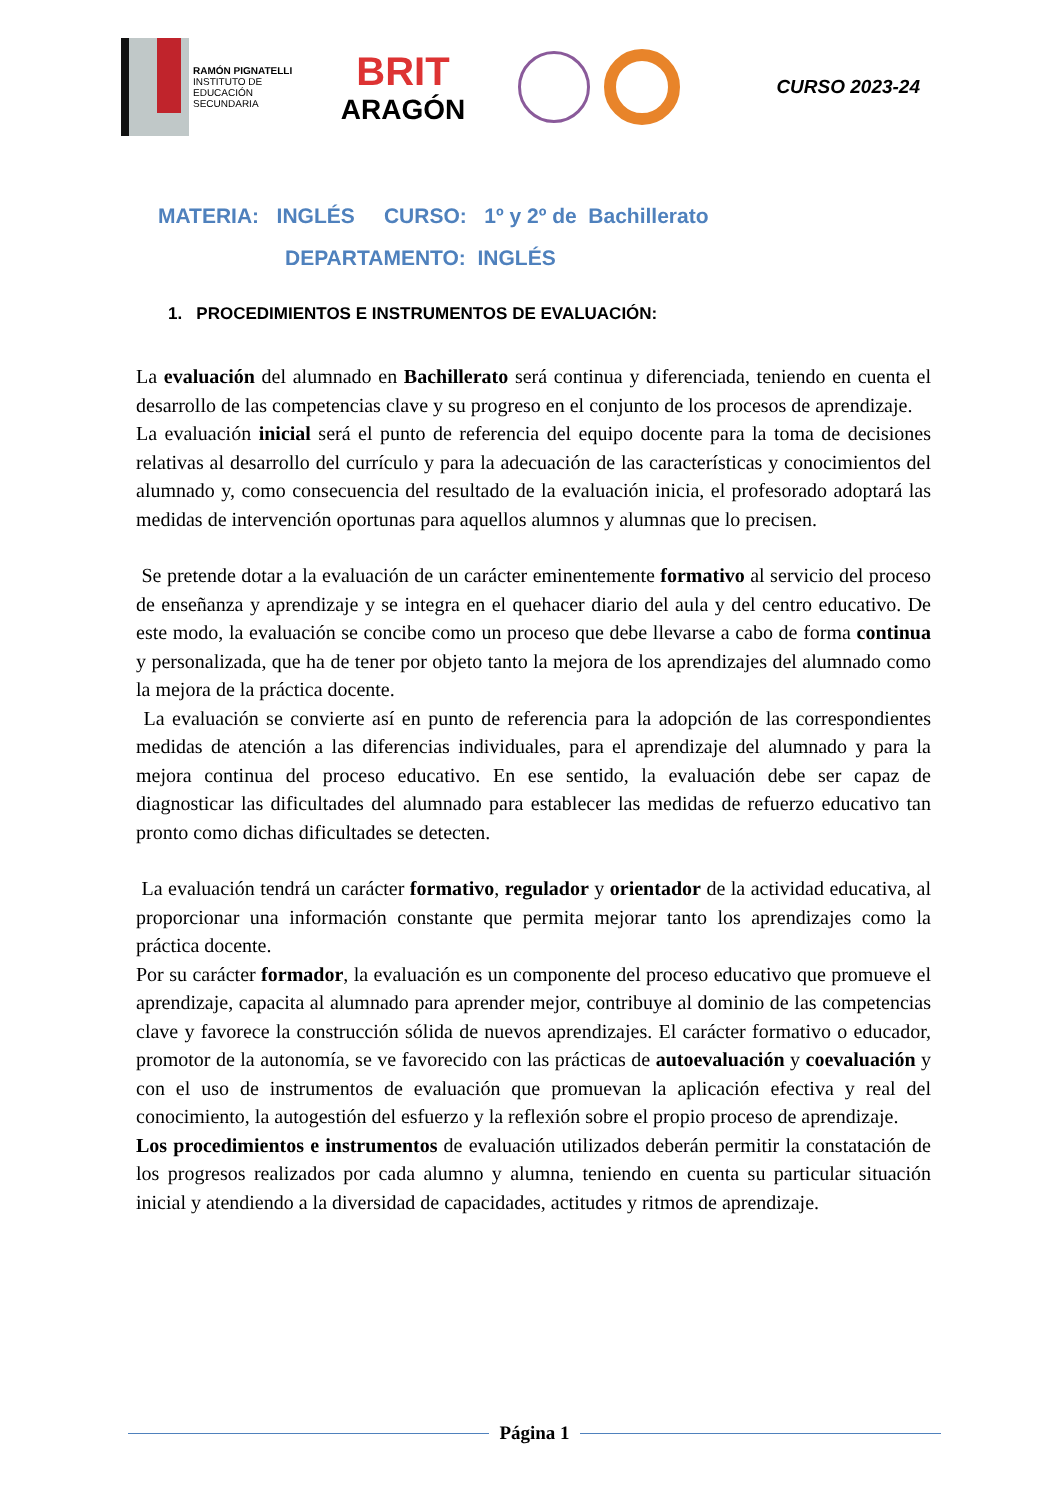RAMÓN PIGNATELLI
INSTITUTO DE
EDUCACIÓN
SECUNDARIA
BRIT
ARAGÓN
CURSO 2023-24
MATERIA: INGLÉS CURSO: 1º y 2º de Bachillerato
DEPARTAMENTO: INGLÉS
1. PROCEDIMIENTOS E INSTRUMENTOS DE EVALUACIÓN:
La evaluación del alumnado en Bachillerato será continua y diferenciada, teniendo en cuenta el desarrollo de las competencias clave y su progreso en el conjunto de los procesos de aprendizaje.
La evaluación inicial será el punto de referencia del equipo docente para la toma de decisiones relativas al desarrollo del currículo y para la adecuación de las características y conocimientos del alumnado y, como consecuencia del resultado de la evaluación inicia, el profesorado adoptará las medidas de intervención oportunas para aquellos alumnos y alumnas que lo precisen.
Se pretende dotar a la evaluación de un carácter eminentemente formativo al servicio del proceso de enseñanza y aprendizaje y se integra en el quehacer diario del aula y del centro educativo. De este modo, la evaluación se concibe como un proceso que debe llevarse a cabo de forma continua y personalizada, que ha de tener por objeto tanto la mejora de los aprendizajes del alumnado como la mejora de la práctica docente.
La evaluación se convierte así en punto de referencia para la adopción de las correspondientes medidas de atención a las diferencias individuales, para el aprendizaje del alumnado y para la mejora continua del proceso educativo. En ese sentido, la evaluación debe ser capaz de diagnosticar las dificultades del alumnado para establecer las medidas de refuerzo educativo tan pronto como dichas dificultades se detecten.
La evaluación tendrá un carácter formativo, regulador y orientador de la actividad educativa, al proporcionar una información constante que permita mejorar tanto los aprendizajes como la práctica docente.
Por su carácter formador, la evaluación es un componente del proceso educativo que promueve el aprendizaje, capacita al alumnado para aprender mejor, contribuye al dominio de las competencias clave y favorece la construcción sólida de nuevos aprendizajes. El carácter formativo o educador, promotor de la autonomía, se ve favorecido con las prácticas de autoevaluación y coevaluación y con el uso de instrumentos de evaluación que promuevan la aplicación efectiva y real del conocimiento, la autogestión del esfuerzo y la reflexión sobre el propio proceso de aprendizaje.
Los procedimientos e instrumentos de evaluación utilizados deberán permitir la constatación de los progresos realizados por cada alumno y alumna, teniendo en cuenta su particular situación inicial y atendiendo a la diversidad de capacidades, actitudes y ritmos de aprendizaje.
Página 1